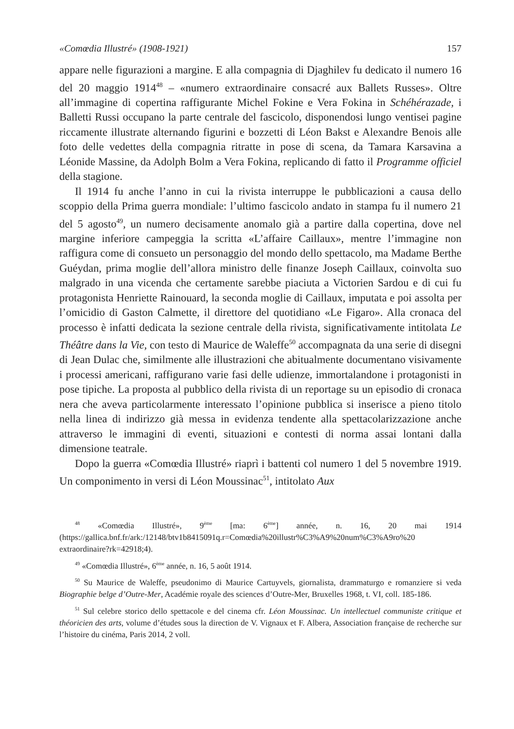«Comœdia Illustré» (1908-1921) 157
appare nelle figurazioni a margine. E alla compagnia di Djaghilev fu dedicato il numero 16 del 20 maggio 1914<sup>48</sup> – «numero extraordinaire consacré aux Ballets Russes». Oltre all’immagine di copertina raffigurante Michel Fokine e Vera Fokina in Schéhérazade, i Balletti Russi occupano la parte centrale del fascicolo, disponendosi lungo ventisei pagine riccamente illustrate alternando figurini e bozzetti di Léon Bakst e Alexandre Benois alle foto delle vedettes della compagnia ritratte in pose di scena, da Tamara Karsavina a Léonide Massine, da Adolph Bolm a Vera Fokina, replicando di fatto il Programme officiel della stagione.
Il 1914 fu anche l’anno in cui la rivista interruppe le pubblicazioni a causa dello scoppio della Prima guerra mondiale: l’ultimo fascicolo andato in stampa fu il numero 21 del 5 agosto<sup>49</sup>, un numero decisamente anomalo già a partire dalla copertina, dove nel margine inferiore campeggia la scritta «L’affaire Caillaux», mentre l’immagine non raffigura come di consueto un personaggio del mondo dello spettacolo, ma Madame Berthe Guéydan, prima moglie dell’allora ministro delle finanze Joseph Caillaux, coinvolta suo malgrado in una vicenda che certamente sarebbe piaciuta a Victorien Sardou e di cui fu protagonista Henriette Rainouard, la seconda moglie di Caillaux, imputata e poi assolta per l’omicidio di Gaston Calmette, il direttore del quotidiano «Le Figaro». Alla cronaca del processo è infatti dedicata la sezione centrale della rivista, significativamente intitolata Le Théâtre dans la Vie, con testo di Maurice de Waleffe<sup>50</sup> accompagnata da una serie di disegni di Jean Dulac che, similmente alle illustrazioni che abitualmente documentano visivamente i processi americani, raffigurano varie fasi delle udienze, immortalandone i protagonisti in pose tipiche. La proposta al pubblico della rivista di un reportage su un episodio di cronaca nera che aveva particolarmente interessato l’opinione pubblica si inserisce a pieno titolo nella linea di indirizzo già messa in evidenza tendente alla spettacolarizzazione anche attraverso le immagini di eventi, situazioni e contesti di norma assai lontani dalla dimensione teatrale.
Dopo la guerra «Comœdia Illustré» riaprì i battenti col numero 1 del 5 novembre 1919. Un componimento in versi di Léon Moussinac<sup>51</sup>, intitolato Aux
<sup>48</sup> «Comœdia Illustré», 9<sup>ème</sup> [ma: 6<sup>ème</sup>] année, n. 16, 20 mai 1914 (https://gallica.bnf.fr/ark:/12148/btv1b8415091q.r=Comœdia%20illustr%C3%A9%20num%C3%A9ro%20 extraordinaire?rk=42918;4).
<sup>49</sup> «Comœdia Illustré», 6<sup>ème</sup> année, n. 16, 5 août 1914.
<sup>50</sup> Su Maurice de Waleffe, pseudonimo di Maurice Cartuyvels, giornalista, drammaturgo e romanziere si veda Biographie belge d’Outre-Mer, Académie royale des sciences d’Outre-Mer, Bruxelles 1968, t. VI, coll. 185-186.
<sup>51</sup> Sul celebre storico dello spettacole e del cinema cfr. Léon Moussinac. Un intellectuel communiste critique et théoricien des arts, volume d’études sous la direction de V. Vignaux et F. Albera, Association française de recherche sur l’histoire du cinéma, Paris 2014, 2 voll.